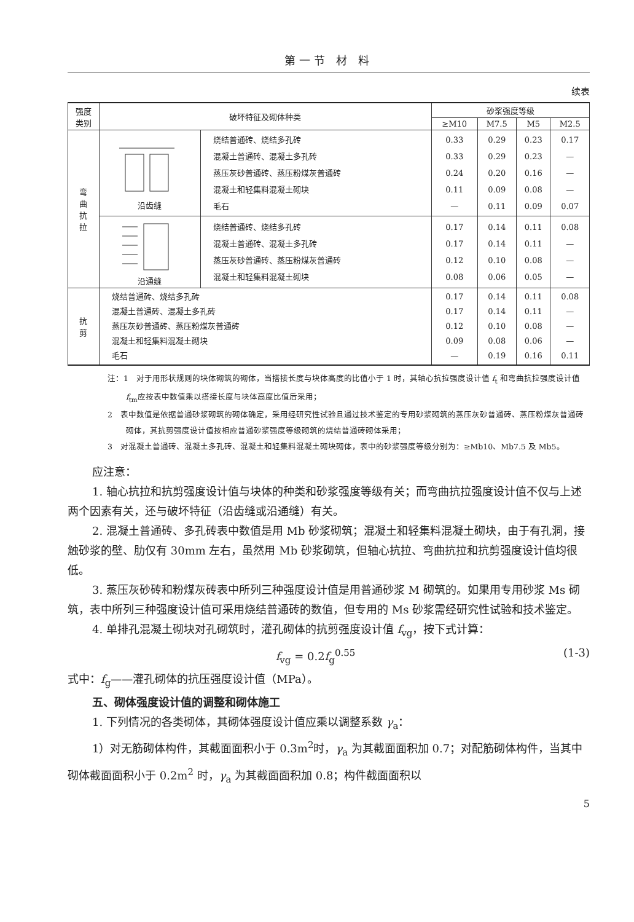第一节 材 料
续表
| 强度 类别 | 破坏特征及砌体种类 | | 砂浆强度等级 | | | |
| --- | --- | --- | --- | --- | --- | --- |
| | | | ≥M10 | M7.5 | M5 | M2.5 |
| 弯 曲 抗 拉 | 沿齿缝 | 烧结普通砖、烧结多孔砖 混凝土普通砖、混凝土多孔砖 蒸压灰砂普通砖、蒸压粉煤灰普通砖 混凝土和轻集料混凝土砌块 毛石 | 0.33 0.33 0.24 0.11 — | 0.29 0.29 0.20 0.09 0.11 | 0.23 0.23 0.16 0.08 0.09 | 0.17 — — — 0.07 |
| | 沿通缝 | 烧结普通砖、烧结多孔砖 混凝土普通砖、混凝土多孔砖 蒸压灰砂普通砖、蒸压粉煤灰普通砖 混凝土和轻集料混凝土砌块 | 0.17 0.17 0.12 0.08 | 0.14 0.14 0.10 0.06 | 0.11 0.11 0.08 0.05 | 0.08 — — — |
| 抗 剪 | 烧结普通砖、烧结多孔砖 混凝土普通砖、混凝土多孔砖 蒸压灰砂普通砖、蒸压粉煤灰普通砖 混凝土和轻集料混凝土砌块 毛石 | | 0.17 0.17 0.12 0.09 — | 0.14 0.14 0.10 0.08 0.19 | 0.11 0.11 0.08 0.06 0.16 | 0.08 — — — 0.11 |
注：1　对于用形状规则的块体砌筑的砌体，当搭接长度与块体高度的比值小于 1 时，其轴心抗拉强度设计值 f<sub>t</sub> 和弯曲抗拉强度设计值 f<sub>tm</sub>应按表中数值乘以搭接长度与块体高度比值后采用；
2　表中数值是依据普通砂浆砌筑的砌体确定，采用经研究性试验且通过技术鉴定的专用砂浆砌筑的蒸压灰砂普通砖、蒸压粉煤灰普通砖砌体，其抗剪强度设计值按相应普通砂浆强度等级砌筑的烧结普通砖砌体采用；
3　对混凝土普通砖、混凝土多孔砖、混凝土和轻集料混凝土砌块砌体，表中的砂浆强度等级分别为：≥Mb10、Mb7.5 及 Mb5。
应注意：
1. 轴心抗拉和抗剪强度设计值与块体的种类和砂浆强度等级有关；而弯曲抗拉强度设计值不仅与上述两个因素有关，还与破坏特征（沿齿缝或沿通缝）有关。
2. 混凝土普通砖、多孔砖表中数值是用 Mb 砂浆砌筑；混凝土和轻集料混凝土砌块，由于有孔洞，接触砂浆的壁、肋仅有 30mm 左右，虽然用 Mb 砂浆砌筑，但轴心抗拉、弯曲抗拉和抗剪强度设计值均很低。
3. 蒸压灰砂砖和粉煤灰砖表中所列三种强度设计值是用普通砂浆 M 砌筑的。如果用专用砂浆 Ms 砌筑，表中所列三种强度设计值可采用烧结普通砖的数值，但专用的 Ms 砂浆需经研究性试验和技术鉴定。
4. 单排孔混凝土砌块对孔砌筑时，灌孔砌体的抗剪强度设计值 f<sub>vg</sub>，按下式计算：
f<sub>vg</sub> = 0.2f<sub>g</sub><sup>0.55</sup> (1-3)
式中：f<sub>g</sub>——灌孔砌体的抗压强度设计值（MPa）。
五、砌体强度设计值的调整和砌体施工
1. 下列情况的各类砌体，其砌体强度设计值应乘以调整系数 γ<sub>a</sub>：
1）对无筋砌体构件，其截面面积小于 0.3m<sup>2</sup>时，γ<sub>a</sub> 为其截面面积加 0.7；对配筋砌体构件，当其中砌体截面面积小于 0.2m<sup>2</sup> 时，γ<sub>a</sub> 为其截面面积加 0.8；构件截面面积以
5